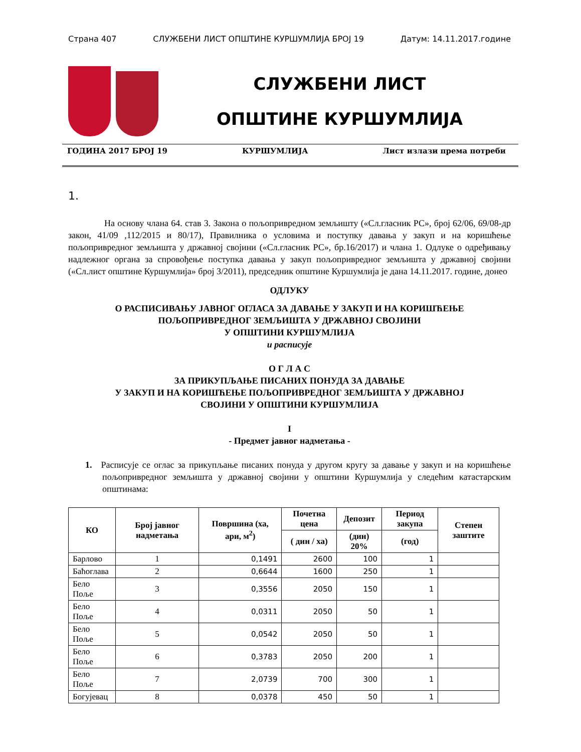Страна 407 СЛУЖБЕНИ ЛИСТ ОПШТИНЕ КУРШУМЛИЈА БРОЈ 19 Датум: 14.11.2017.године
СЛУЖБЕНИ ЛИСТ
ОПШТИНЕ КУРШУМЛИЈА
ГОДИНА 2017 БРОЈ 19 КУРШУМЛИЈА Лист излази према потреби
1.
    На основу члана 64. став 3. Закона о пољопривредном земљишту («Сл.гласник РС», број 62/06, 69/08-др закон, 41/09 ,112/2015 и 80/17), Правилника о условима и поступку давања у закуп и на коришћење пољопривредног земљишта у државној својини («Сл.гласник РС», бр.16/2017) и члана 1. Одлуке о одређивању надлежног органа за спровођење поступка давања у закуп пољопривредног земљишта у државној својини («Сл.лист општине Куршумлија» број 3/2011), председник општине Куршумлија је дана 14.11.2017. године, донео
ОДЛУКУ
О РАСПИСИВАЊУ ЈАВНОГ ОГЛАСА ЗА ДАВАЊЕ У ЗАКУП И НА КОРИШЋЕЊЕ
ПОЉОПРИВРЕДНОГ ЗЕМЉИШТА У ДРЖАВНОЈ СВОЈИНИ
У ОПШТИНИ КУРШУМЛИЈА
и расписује
О Г Л А С
ЗА ПРИКУПЉАЊЕ ПИСАНИХ ПОНУДА ЗА ДАВАЊЕ
У ЗАКУП И НА КОРИШЋЕЊЕ ПОЉОПРИВРЕДНОГ ЗЕМЉИШТА У ДРЖАВНОЈ
СВОЈИНИ У ОПШТИНИ КУРШУМЛИЈА
I
- Предмет јавног надметања -
1. Расписује се оглас за прикупљање писаних понуда у другом кругу за давање у закуп и на коришћење пољопривредног земљишта у државној својини у општини Куршумлија у следећим катастарским општинама:
| КО | Број јавног надметања | Површина (ха, ари, м<sup>2</sup>) | Почетна цена | Депозит | Период закупа | Степен заштите |
| --- | --- | --- | --- | --- | --- | --- |
| | | | ( дин / ха) | (дин) 20% | (год) | |
| Барлово | 1 | 0,1491 | 2600 | 100 | 1 | |
| Баћоглава | 2 | 0,6644 | 1600 | 250 | 1 | |
| Бело Поље | 3 | 0,3556 | 2050 | 150 | 1 | |
| Бело Поље | 4 | 0,0311 | 2050 | 50 | 1 | |
| Бело Поље | 5 | 0,0542 | 2050 | 50 | 1 | |
| Бело Поље | 6 | 0,3783 | 2050 | 200 | 1 | |
| Бело Поље | 7 | 2,0739 | 700 | 300 | 1 | |
| Богујевац | 8 | 0,0378 | 450 | 50 | 1 | |